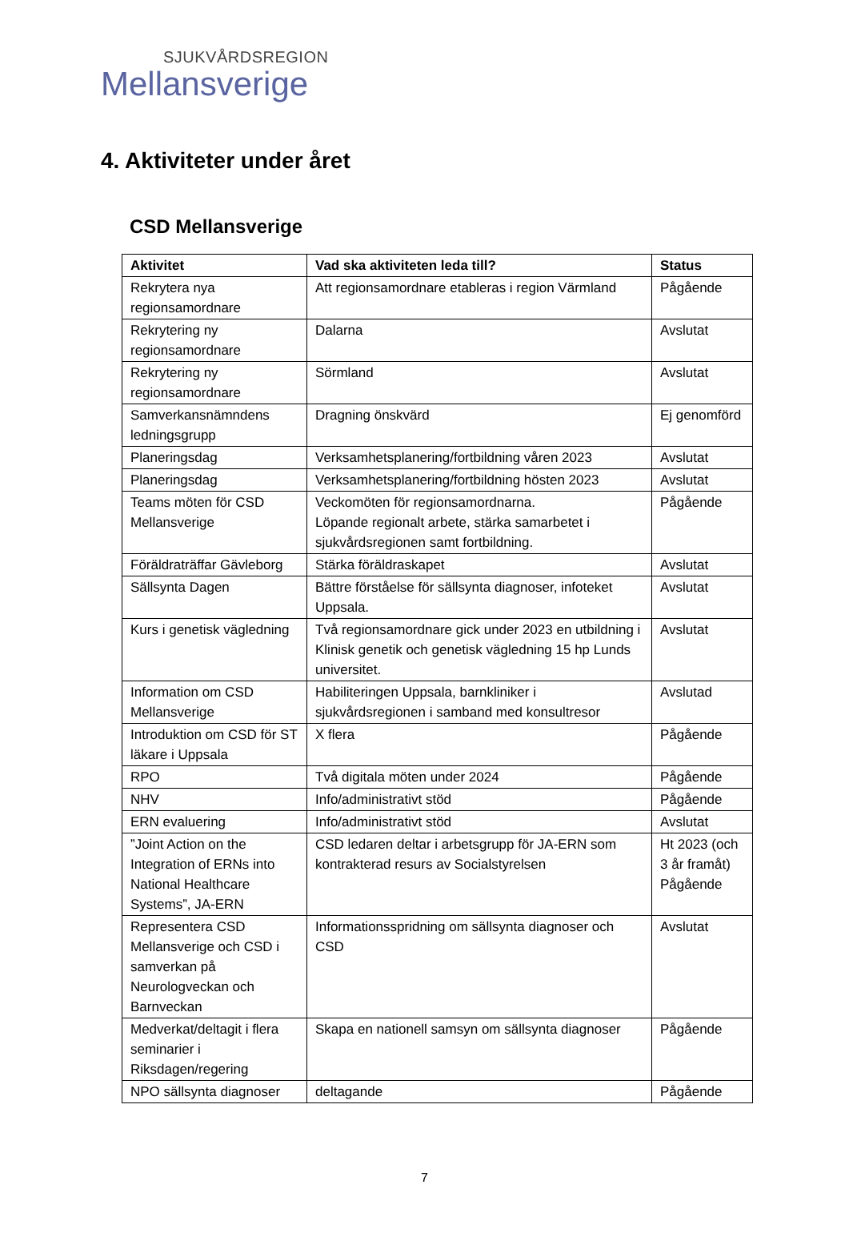SJUKVÅRDSREGION
Mellansverige
4. Aktiviteter under året
CSD Mellansverige
| Aktivitet | Vad ska aktiviteten leda till? | Status |
| --- | --- | --- |
| Rekrytera nya regionsamordnare | Att regionsamordnare etableras i region Värmland | Pågående |
| Rekrytering ny regionsamordnare | Dalarna | Avslutat |
| Rekrytering ny regionsamordnare | Sörmland | Avslutat |
| Samverkansnämndens ledningsgrupp | Dragning önskvärd | Ej genomförd |
| Planeringsdag | Verksamhetsplanering/fortbildning våren 2023 | Avslutat |
| Planeringsdag | Verksamhetsplanering/fortbildning hösten 2023 | Avslutat |
| Teams möten för CSD Mellansverige | Veckomöten för regionsamordnarna. Löpande regionalt arbete, stärka samarbetet i sjukvårdsregionen samt fortbildning. | Pågående |
| Föräldraträffar Gävleborg | Stärka föräldraskapet | Avslutat |
| Sällsynta Dagen | Bättre förståelse för sällsynta diagnoser, infoteket Uppsala. | Avslutat |
| Kurs i genetisk vägledning | Två regionsamordnare gick under 2023 en utbildning i Klinisk genetik och genetisk vägledning 15 hp Lunds universitet. | Avslutat |
| Information om CSD Mellansverige | Habiliteringen Uppsala, barnkliniker i sjukvårdsregionen i samband med konsultresor | Avslutad |
| Introduktion om CSD för ST läkare i Uppsala | X flera | Pågående |
| RPO | Två digitala möten under 2024 | Pågående |
| NHV | Info/administrativt stöd | Pågående |
| ERN evaluering | Info/administrativt stöd | Avslutat |
| ”Joint Action on the Integration of ERNs into National Healthcare Systems”, JA-ERN | CSD ledaren deltar i arbetsgrupp för JA-ERN som kontrakterad resurs av Socialstyrelsen | Ht 2023 (och 3 år framåt) Pågående |
| Representera CSD Mellansverige och CSD i samverkan på Neurologveckan och Barnveckan | Informationsspridning om sällsynta diagnoser och CSD | Avslutat |
| Medverkat/deltagit i flera seminarier i Riksdagen/regering | Skapa en nationell samsyn om sällsynta diagnoser | Pågående |
| NPO sällsynta diagnoser | deltagande | Pågående |
7